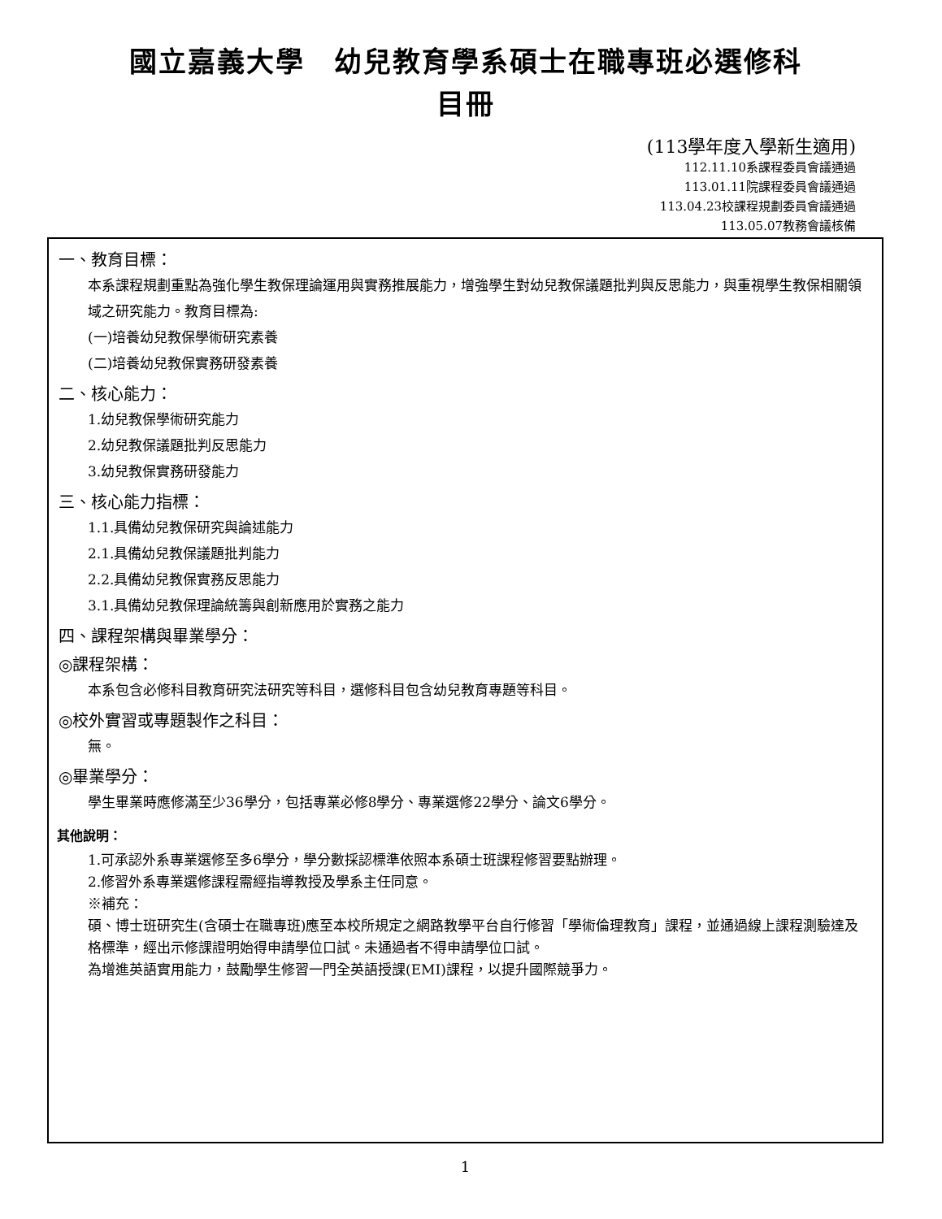國立嘉義大學　幼兒教育學系碩士在職專班必選修科
目冊
(113學年度入學新生適用)
112.11.10系課程委員會議通過
113.01.11院課程委員會議通過
113.04.23校課程規劃委員會議通過
113.05.07教務會議核備
一、教育目標：
本系課程規劃重點為強化學生教保理論運用與實務推展能力，增強學生對幼兒教保議題批判與反思能力，與重視學生教保相關領域之研究能力。教育目標為:
(一)培養幼兒教保學術研究素養
(二)培養幼兒教保實務研發素養
二、核心能力：
1.幼兒教保學術研究能力
2.幼兒教保議題批判反思能力
3.幼兒教保實務研發能力
三、核心能力指標：
1.1.具備幼兒教保研究與論述能力
2.1.具備幼兒教保議題批判能力
2.2.具備幼兒教保實務反思能力
3.1.具備幼兒教保理論統籌與創新應用於實務之能力
四、課程架構與畢業學分：
◎課程架構：
本系包含必修科目教育研究法研究等科目，選修科目包含幼兒教育專題等科目。
◎校外實習或專題製作之科目：
無。
◎畢業學分：
學生畢業時應修滿至少36學分，包括專業必修8學分、專業選修22學分、論文6學分。
其他說明：
1.可承認外系專業選修至多6學分，學分數採認標準依照本系碩士班課程修習要點辦理。
2.修習外系專業選修課程需經指導教授及學系主任同意。
※補充：
碩、博士班研究生(含碩士在職專班)應至本校所規定之網路教學平台自行修習「學術倫理教育」課程，並通過線上課程測驗達及格標準，經出示修課證明始得申請學位口試。未通過者不得申請學位口試。
為增進英語實用能力，鼓勵學生修習一門全英語授課(EMI)課程，以提升國際競爭力。
1